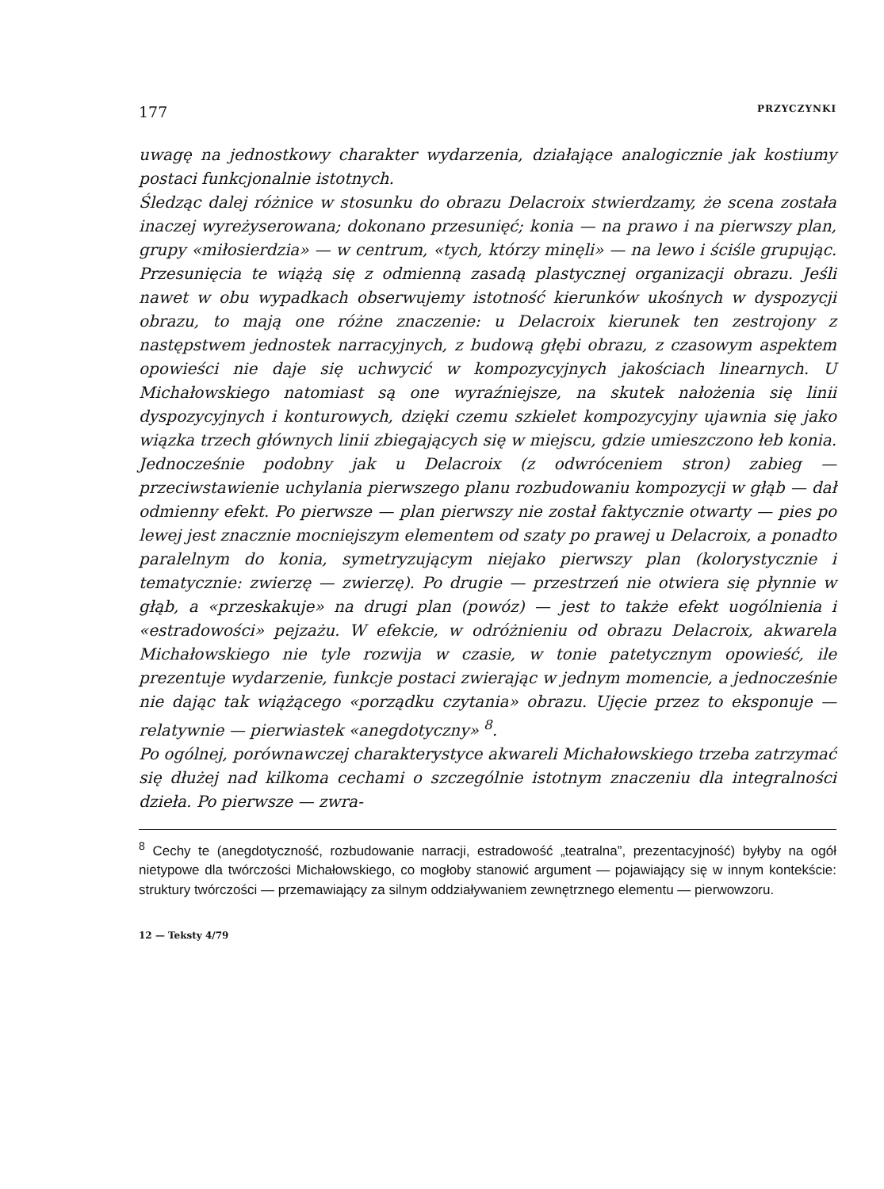177 PRZYCZYNKI
uwagę na jednostkowy charakter wydarzenia, działające analogicznie jak kostiumy postaci funkcjonalnie istotnych.
Śledząc dalej różnice w stosunku do obrazu Delacroix stwierdzamy, że scena została inaczej wyreżyserowana; dokonano przesunięć; konia — na prawo i na pierwszy plan, grupy «miłosierdzia» — w centrum, «tych, którzy minęli» — na lewo i ściśle grupując. Przesunięcia te wiążą się z odmienną zasadą plastycznej organizacji obrazu. Jeśli nawet w obu wypadkach obserwujemy istotność kierunków ukośnych w dyspozycji obrazu, to mają one różne znaczenie: u Delacroix kierunek ten zestrojony z następstwem jednostek narracyjnych, z budową głębi obrazu, z czasowym aspektem opowieści nie daje się uchwycić w kompozycyjnych jakościach linearnych. U Michałowskiego natomiast są one wyraźniejsze, na skutek nałożenia się linii dyspozycyjnych i konturowych, dzięki czemu szkielet kompozycyjny ujawnia się jako wiązka trzech głównych linii zbiegających się w miejscu, gdzie umieszczono łeb konia. Jednocześnie podobny jak u Delacroix (z odwróceniem stron) zabieg — przeciwstawienie uchylania pierwszego planu rozbudowaniu kompozycji w głąb — dał odmienny efekt. Po pierwsze — plan pierwszy nie został faktycznie otwarty — pies po lewej jest znacznie mocniejszym elementem od szaty po prawej u Delacroix, a ponadto paralelnym do konia, symetryzującym niejako pierwszy plan (kolorystycznie i tematycznie: zwierzę — zwierzę). Po drugie — przestrzeń nie otwiera się płynnie w głąb, a «przeskakuje» na drugi plan (powóz) — jest to także efekt uogólnienia i «estradowości» pejzażu. W efekcie, w odróżnieniu od obrazu Delacroix, akwarela Michałowskiego nie tyle rozwija w czasie, w tonie patetycznym opowieść, ile prezentuje wydarzenie, funkcje postaci zwierając w jednym momencie, a jednocześnie nie dając tak wiążącego «porządku czytania» obrazu. Ujęcie przez to eksponuje — relatywnie — pierwiastek «anegdotyczny» <sup>8</sup>.
Po ogólnej, porównawczej charakterystyce akwareli Michałowskiego trzeba zatrzymać się dłużej nad kilkoma cechami o szczególnie istotnym znaczeniu dla integralności dzieła. Po pierwsze — zwra-
<sup>8</sup> Cechy te (anegdotyczność, rozbudowanie narracji, estradowość „teatralna”, prezentacyjność) byłyby na ogół nietypowe dla twórczości Michałowskiego, co mogłoby stanowić argument — pojawiający się w innym kontekście: struktury twórczości — przemawiający za silnym oddziaływaniem zewnętrznego elementu — pierwowzoru.
12 — Teksty 4/79